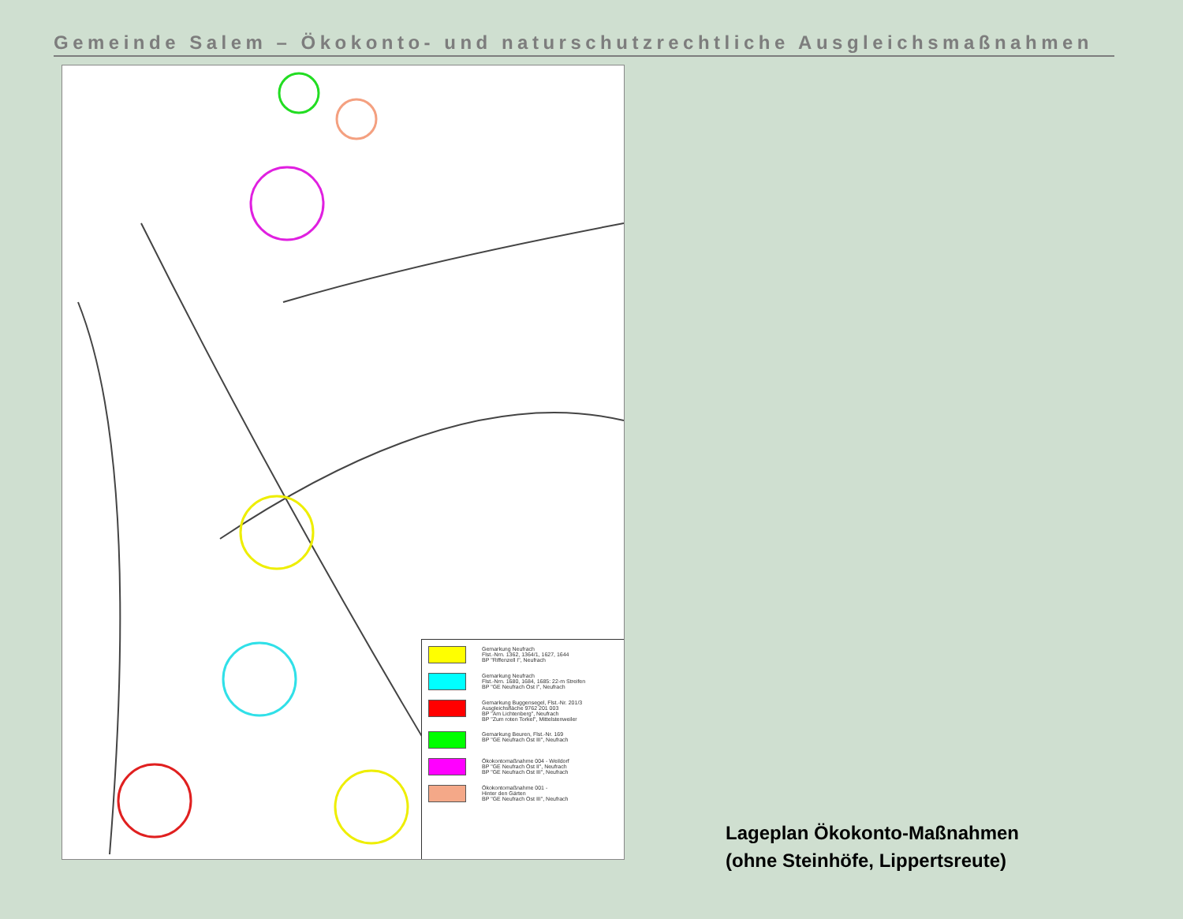Gemeinde Salem – Ökokonto- und naturschutzrechtliche Ausgleichsmaßnahmen
Gemarkung Neufrach
Flst.-Nrn. 1362, 1364/1, 1627, 1644
BP "Riffenzell I", Neufrach
Gemarkung Neufrach
Flst.-Nrn. 1680, 1684, 1685: 22-m Streifen
BP "GE Neufrach Ost I", Neufrach
Gemarkung Buggensegel, Flst.-Nr. 201/3
Ausgleichsfläche 9762 201 003
BP "Am Lichtenberg", Neufrach
BP "Zum roten Torkel", Mittelstenweiler
Gemarkung Beuren, Flst.-Nr. 169
BP "GE Neufrach Ost III", Neufrach
Ökokontomaßnahme 004 - Weildorf
BP "GE Neufrach Ost II", Neufrach
BP "GE Neufrach Ost III", Neufrach
Ökokontomaßnahme 001 -
Hinter den Gärten
BP "GE Neufrach Ost III", Neufrach
Lageplan Ökokonto-Maßnahmen
(ohne Steinhöfe, Lippertsreute)